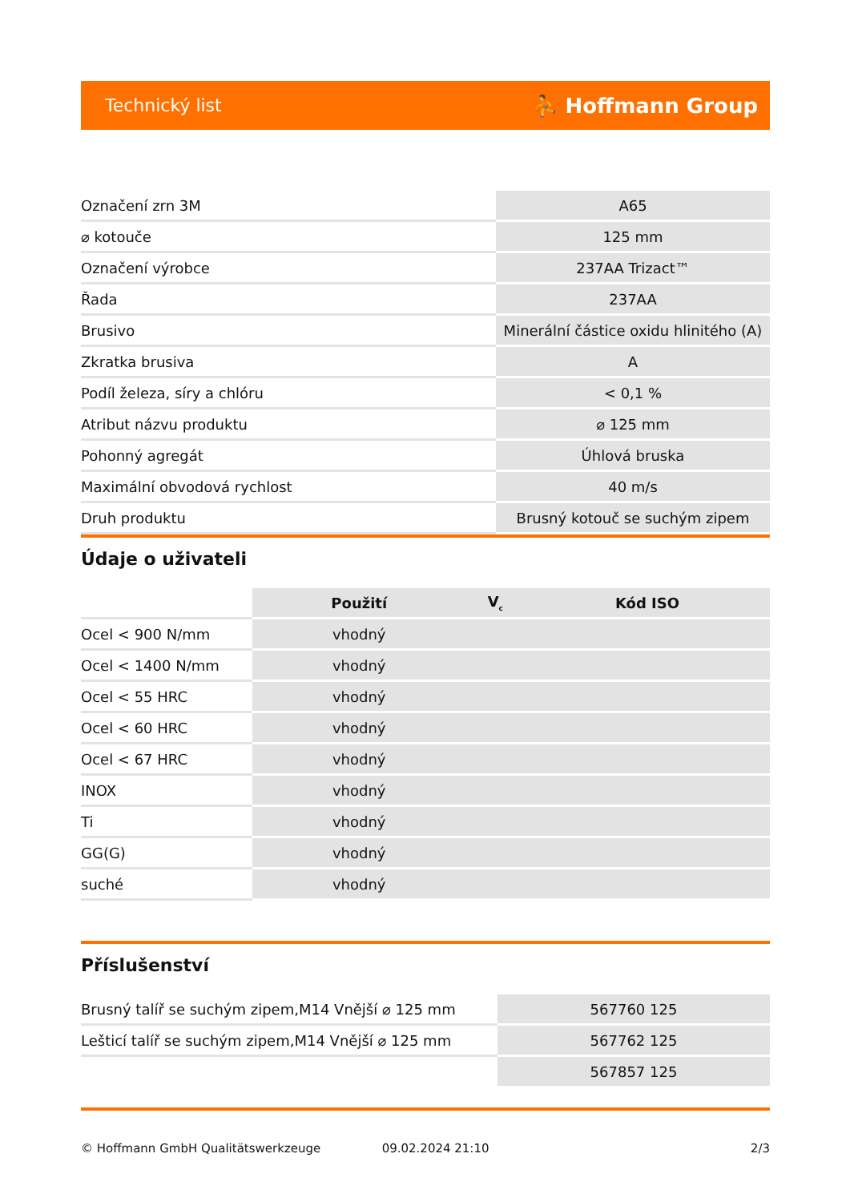Technický list ⛹ Hoffmann Group
| Označení zrn 3M | A65 |
| ⌀ kotouče | 125 mm |
| Označení výrobce | 237AA Trizact™ |
| Řada | 237AA |
| Brusivo | Minerální částice oxidu hlinitého (A) |
| Zkratka brusiva | A |
| Podíl železa, síry a chlóru | < 0,1 % |
| Atribut názvu produktu | ⌀ 125 mm |
| Pohonný agregát | Úhlová bruska |
| Maximální obvodová rychlost | 40 m/s |
| Druh produktu | Brusný kotouč se suchým zipem |
Údaje o uživateli
| | Použití | V<sub>c</sub> | Kód ISO |
| --- | --- | --- | --- |
| Ocel < 900 N/mm | vhodný | | |
| Ocel < 1400 N/mm | vhodný | | |
| Ocel < 55 HRC | vhodný | | |
| Ocel < 60 HRC | vhodný | | |
| Ocel < 67 HRC | vhodný | | |
| INOX | vhodný | | |
| Ti | vhodný | | |
| GG(G) | vhodný | | |
| suché | vhodný | | |
Příslušenství
| Brusný talíř se suchým zipem,M14 Vnější ⌀ 125 mm | 567760 125 |
| Lešticí talíř se suchým zipem,M14 Vnější ⌀ 125 mm | 567762 125 |
| | 567857 125 |
© Hoffmann GmbH Qualitätswerkzeuge 09.02.2024 21:10 2/3